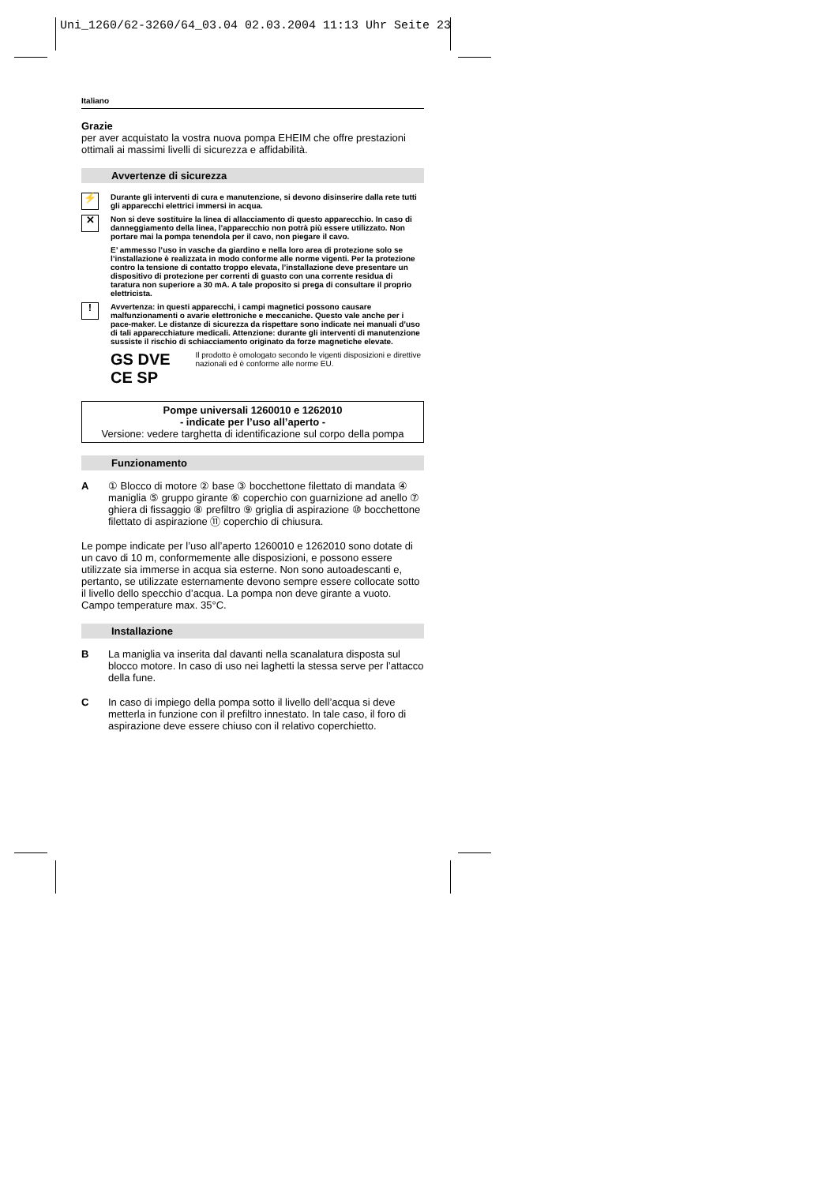Uni_1260/62-3260/64_03.04 02.03.2004 11:13 Uhr Seite 23
Italiano
Grazie
per aver acquistato la vostra nuova pompa EHEIM che offre prestazioni ottimali ai massimi livelli di sicurezza e affidabilità.
Avvertenze di sicurezza
⚡ Durante gli interventi di cura e manutenzione, si devono disinserire dalla rete tutti gli apparecchi elettrici immersi in acqua.
✕ Non si deve sostituire la linea di allacciamento di questo apparecchio. In caso di danneggiamento della linea, l’apparecchio non potrà più essere utilizzato. Non portare mai la pompa tenendola per il cavo, non piegare il cavo.
E’ ammesso l’uso in vasche da giardino e nella loro area di protezione solo se l’installazione è realizzata in modo conforme alle norme vigenti. Per la protezione contro la tensione di contatto troppo elevata, l’installazione deve presentare un dispositivo di protezione per correnti di guasto con una corrente residua di taratura non superiore a 30 mA. A tale proposito si prega di consultare il proprio elettricista.
! Avvertenza: in questi apparecchi, i campi magnetici possono causare malfunzionamenti o avarie elettroniche e meccaniche. Questo vale anche per i pace-maker. Le distanze di sicurezza da rispettare sono indicate nei manuali d’uso di tali apparecchiature medicali. Attenzione: durante gli interventi di manutenzione sussiste il rischio di schiacciamento originato da forze magnetiche elevate.
GS DVE CE SP
Il prodotto è omologato secondo le vigenti disposizioni e direttive nazionali ed è conforme alle norme EU.
Pompe universali 1260010 e 1262010
- indicate per l’uso all’aperto -
Versione: vedere targhetta di identificazione sul corpo della pompa
Funzionamento
A ① Blocco di motore ② base ③ bocchettone filettato di mandata ④ maniglia ⑤ gruppo girante ⑥ coperchio con guarnizione ad anello ⑦ ghiera di fissaggio ⑧ prefiltro ⑨ griglia di aspirazione ⑩ bocchettone filettato di aspirazione ⑪ coperchio di chiusura.
Le pompe indicate per l’uso all’aperto 1260010 e 1262010 sono dotate di un cavo di 10 m, conformemente alle disposizioni, e possono essere utilizzate sia immerse in acqua sia esterne. Non sono autoadescanti e, pertanto, se utilizzate esternamente devono sempre essere collocate sotto il livello dello specchio d’acqua. La pompa non deve girante a vuoto. Campo temperature max. 35°C.
Installazione
B La maniglia va inserita dal davanti nella scanalatura disposta sul blocco motore. In caso di uso nei laghetti la stessa serve per l’attacco della fune.
C In caso di impiego della pompa sotto il livello dell’acqua si deve metterla in funzione con il prefiltro innestato. In tale caso, il foro di aspirazione deve essere chiuso con il relativo coperchietto.